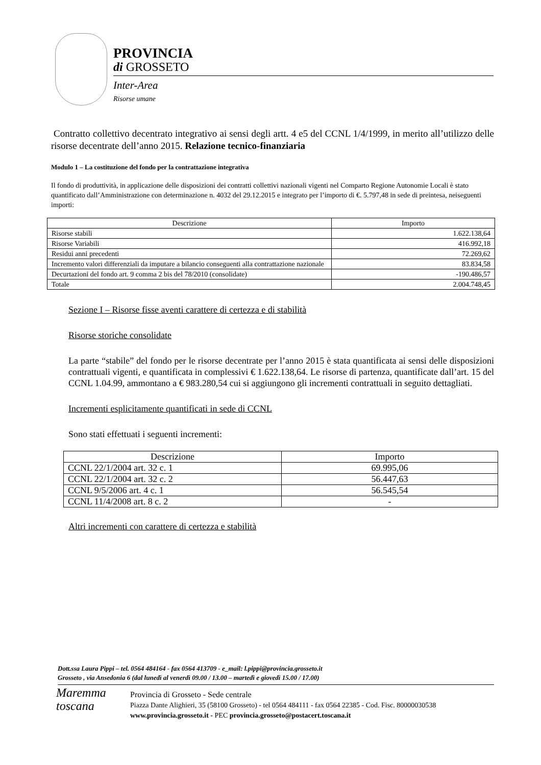PROVINCIA
di GROSSETO
Inter-Area
Risorse umane
Contratto collettivo decentrato integrativo ai sensi degli artt. 4 e5 del CCNL 1/4/1999, in merito all’utilizzo delle risorse decentrate dell’anno 2015. Relazione tecnico-finanziaria
Modulo 1 – La costituzione del fondo per la contrattazione integrativa
Il fondo di produttività, in applicazione delle disposizioni dei contratti collettivi nazionali vigenti nel Comparto Regione Autonomie Locali è stato quantificato dall’Amministrazione con determinazione n. 4032 del 29.12.2015 e integrato per l’importo di €. 5.797,48 in sede di preintesa, neiseguenti importi:
| Descrizione | Importo |
| --- | --- |
| Risorse stabili | 1.622.138,64 |
| Risorse Variabili | 416.992,18 |
| Residui anni precedenti | 72.269,62 |
| Incremento valori differenziali da imputare a bilancio conseguenti alla contrattazione nazionale | 83.834,58 |
| Decurtazioni del fondo art. 9 comma 2 bis del 78/2010 (consolidate) | -190.486,57 |
| Totale | 2.004.748,45 |
Sezione I – Risorse fisse aventi carattere di certezza e di stabilità
Risorse storiche consolidate
La parte “stabile” del fondo per le risorse decentrate per l’anno 2015 è stata quantificata ai sensi delle disposizioni contrattuali vigenti, e quantificata in complessivi € 1.622.138,64. Le risorse di partenza, quantificate dall’art. 15 del CCNL 1.04.99, ammontano a € 983.280,54 cui si aggiungono gli incrementi contrattuali in seguito dettagliati.
Incrementi esplicitamente quantificati in sede di CCNL
Sono stati effettuati i seguenti incrementi:
| Descrizione | Importo |
| --- | --- |
| CCNL 22/1/2004 art. 32 c. 1 | 69.995,06 |
| CCNL 22/1/2004 art. 32 c. 2 | 56.447,63 |
| CCNL 9/5/2006 art. 4 c. 1 | 56.545,54 |
| CCNL 11/4/2008 art. 8 c. 2 | - |
Altri incrementi con carattere di certezza e stabilità
Dott.ssa Laura Pippi – tel. 0564 484164 - fax 0564 413709 - e_mail: l.pippi@provincia.grosseto.it
Grosseto , via Ansedonia 6 (dal lunedì al venerdì 09.00 / 13.00 – martedì e giovedì 15.00 / 17.00)
Maremma
toscana
Provincia di Grosseto - Sede centrale
Piazza Dante Alighieri, 35 (58100 Grosseto) - tel 0564 484111 - fax 0564 22385 - Cod. Fisc. 80000030538
www.provincia.grosseto.it - PEC provincia.grosseto@postacert.toscana.it